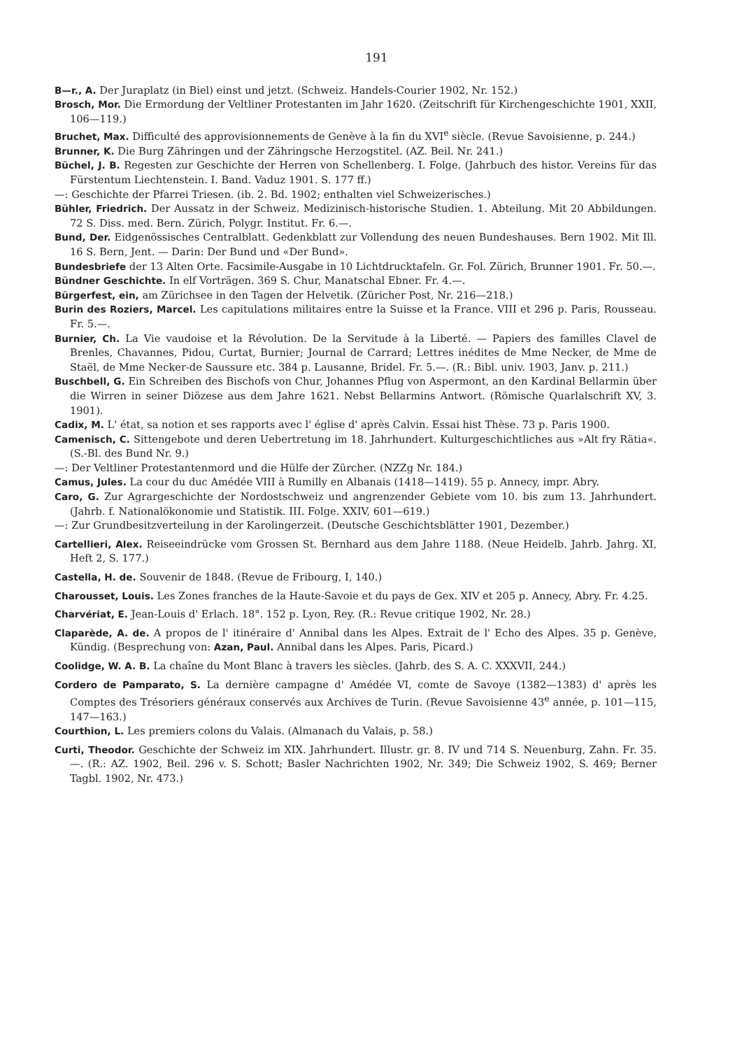191
B—r., A. Der Juraplatz (in Biel) einst und jetzt. (Schweiz. Handels-Courier 1902, Nr. 152.)
Brosch, Mor. Die Ermordung der Veltliner Protestanten im Jahr 1620. (Zeitschrift für Kirchengeschichte 1901, XXII, 106—119.)
Bruchet, Max. Difficulté des approvisionnements de Genève à la fin du XVI<sup>e</sup> siècle. (Revue Savoisienne, p. 244.)
Brunner, K. Die Burg Zähringen und der Zähringsche Herzogstitel. (AZ. Beil. Nr. 241.)
Büchel, J. B. Regesten zur Geschichte der Herren von Schellenberg. I. Folge. (Jahrbuch des histor. Vereins für das Fürstentum Liechtenstein. I. Band. Vaduz 1901. S. 177 ff.)
—: Geschichte der Pfarrei Triesen. (ib. 2. Bd. 1902; enthalten viel Schweizerisches.)
Bühler, Friedrich. Der Aussatz in der Schweiz. Medizinisch-historische Studien. 1. Abteilung. Mit 20 Abbildungen. 72 S. Diss. med. Bern. Zürich, Polygr. Institut. Fr. 6.—.
Bund, Der. Eidgenössisches Centralblatt. Gedenkblatt zur Vollendung des neuen Bundeshauses. Bern 1902. Mit Ill. 16 S. Bern, Jent. — Darin: Der Bund und «Der Bund».
Bundesbriefe der 13 Alten Orte. Facsimile-Ausgabe in 10 Lichtdrucktafeln. Gr. Fol. Zürich, Brunner 1901. Fr. 50.—.
Bündner Geschichte. In elf Vorträgen. 369 S. Chur, Manatschal Ebner. Fr. 4.—.
Bürgerfest, ein, am Zürichsee in den Tagen der Helvetik. (Züricher Post, Nr. 216—218.)
Burin des Roziers, Marcel. Les capitulations militaires entre la Suisse et la France. VIII et 296 p. Paris, Rousseau. Fr. 5.—.
Burnier, Ch. La Vie vaudoise et la Révolution. De la Servitude à la Liberté. — Papiers des familles Clavel de Brenles, Chavannes, Pidou, Curtat, Burnier; Journal de Carrard; Lettres inédites de Mme Necker, de Mme de Staël, de Mme Necker-de Saussure etc. 384 p. Lausanne, Bridel. Fr. 5.—. (R.: Bibl. univ. 1903, Janv. p. 211.)
Buschbell, G. Ein Schreiben des Bischofs von Chur, Johannes Pflug von Aspermont, an den Kardinal Bellarmin über die Wirren in seiner Diözese aus dem Jahre 1621. Nebst Bellarmins Antwort. (Römische Quarlalschrift XV, 3. 1901).
Cadix, M. L' état, sa notion et ses rapports avec l' église d' après Calvin. Essai hist Thèse. 73 p. Paris 1900.
Camenisch, C. Sittengebote und deren Uebertretung im 18. Jahrhundert. Kulturgeschichtliches aus »Alt fry Rätia«. (S.-Bl. des Bund Nr. 9.)
—: Der Veltliner Protestantenmord und die Hülfe der Zürcher. (NZZg Nr. 184.)
Camus, Jules. La cour du duc Amédée VIII à Rumilly en Albanais (1418—1419). 55 p. Annecy, impr. Abry.
Caro, G. Zur Agrargeschichte der Nordostschweiz und angrenzender Gebiete vom 10. bis zum 13. Jahrhundert. (Jahrb. f. Nationalökonomie und Statistik. III. Folge. XXIV, 601—619.)
—: Zur Grundbesitzverteilung in der Karolingerzeit. (Deutsche Geschichtsblätter 1901, Dezember.)
Cartellieri, Alex. Reiseeindrücke vom Grossen St. Bernhard aus dem Jahre 1188. (Neue Heidelb. Jahrb. Jahrg. XI, Heft 2, S. 177.)
Castella, H. de. Souvenir de 1848. (Revue de Fribourg, I, 140.)
Charousset, Louis. Les Zones franches de la Haute-Savoie et du pays de Gex. XIV et 205 p. Annecy, Abry. Fr. 4.25.
Charvériat, E. Jean-Louis d' Erlach. 18°. 152 p. Lyon, Rey. (R.: Revue critique 1902, Nr. 28.)
Claparède, A. de. A propos de l' itinéraire d' Annibal dans les Alpes. Extrait de l' Echo des Alpes. 35 p. Genève, Kündig. (Besprechung von: Azan, Paul. Annibal dans les Alpes. Paris, Picard.)
Coolidge, W. A. B. La chaîne du Mont Blanc à travers les siècles. (Jahrb. des S. A. C. XXXVII, 244.)
Cordero de Pamparato, S. La dernière campagne d' Amédée VI, comte de Savoye (1382—1383) d' après les Comptes des Trésoriers généraux conservés aux Archives de Turin. (Revue Savoisienne 43<sup>e</sup> année, p. 101—115, 147—163.)
Courthion, L. Les premiers colons du Valais. (Almanach du Valais, p. 58.)
Curti, Theodor. Geschichte der Schweiz im XIX. Jahrhundert. Illustr. gr. 8. IV und 714 S. Neuenburg, Zahn. Fr. 35.—. (R.: AZ. 1902, Beil. 296 v. S. Schott; Basler Nachrichten 1902, Nr. 349; Die Schweiz 1902, S. 469; Berner Tagbl. 1902, Nr. 473.)